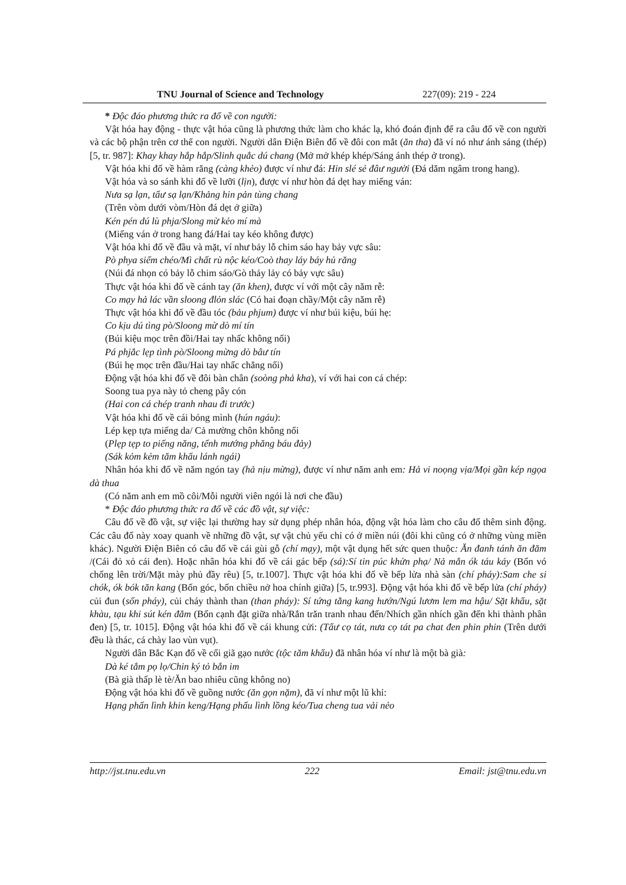TNU Journal of Science and Technology 227(09): 219 - 224
* Độc đáo phương thức ra đố về con người:
Vật hóa hay động - thực vật hóa cũng là phương thức làm cho khác lạ, khó đoán định để ra câu đố về con người và các bộ phận trên cơ thể con người. Người dân Điện Biên đố về đôi con mắt (ăn tha) đã ví nó như ánh sáng (thép) [5, tr. 987]: Khay khay hắp hắp/Slinh quắc dú chang (Mở mở khép khép/Sáng ánh thép ở trong).
Vật hóa khi đố về hàm răng (càng khẻo) được ví như đá: Hin slé sẻ đâư người (Đá dăm ngâm trong hang).
Vật hóa và so sánh khi đố về lưỡi (lịn), được ví như hòn đá dẹt hay miếng ván:
Nưa sạ lạn, tẩư sạ lạn/Khảng hin pản tùng chang
(Trên vòm dưới vòm/Hòn đá dẹt ở giữa)
Kén pén dú lù phja/Slong mừ kẻo mí mà
(Miếng ván ở trong hang đá/Hai tay kéo không được)
Vật hóa khi đố về đầu và mặt, ví như bảy lỗ chim sáo hay bảy vực sâu:
Pò phya siểm chéo/Mì chất rù nộc kéo/Coò thay láy báy hủ răng
(Núi đá nhọn có bảy lỗ chim sáo/Gò thảy lảy có bảy vực sâu)
Thực vật hóa khi đố về cánh tay (ăn khen), được ví với một cây năm rễ:
Co mạy hả lác vần sloong đlỏn slác (Có hai đoạn chầy/Một cây năm rễ)
Thực vật hóa khi đố về đầu tóc (bảu phjum) được ví như búi kiệu, búi hẹ:
Co kịu dú tìng pò/Sloong mừ dò mí tín
(Búi kiệu mọc trên đồi/Hai tay nhấc không nổi)
Pá phjắc lẹp tình pò/Sloong mừng dò bâư tín
(Búi hẹ mọc trên đầu/Hai tay nhấc chẳng nổi)
Động vật hóa khi đố về đôi bàn chân (soòng phả kha), ví với hai con cá chép:
Soong tua pya này tỏ cheng pây cón
(Hai con cá chép tranh nhau đi trước)
Vật hóa khi đố về cái bóng mình (hún ngáu):
Lép kẹp tựa miếng da/ Cả mường chôn không nổi
(Plẹp tẹp to piếng năng, tểnh mướng phăng báu đảy)
(Sák kỏm kẻm tăm khẩu lánh ngái)
Nhân hóa khi đố về năm ngón tay (hả nịu mừng), được ví như năm anh em: Hả vi noọng vịa/Mọi gần kép ngọa dà thua
(Có năm anh em mồ côi/Mỗi người viên ngói là nơi che đầu)
* Độc đáo phương thức ra đố về các đồ vật, sự việc:
Câu đố về đồ vật, sự việc lại thường hay sử dụng phép nhân hóa, động vật hóa làm cho câu đố thêm sinh động. Các câu đố này xoay quanh về những đồ vật, sự vật chủ yếu chỉ có ở miền núi (đôi khi cũng có ở những vùng miền khác). Người Điện Biên có câu đố về cái gùi gỗ (chí mạy), một vật dụng hết sức quen thuộc: Ăn đanh tánh ăn đăm /(Cái đỏ xỏ cái đen). Hoặc nhân hóa khi đố về cái gác bếp (sá):Sí tin púc khửn phạ/ Nả mắn ók táu káy (Bốn vó chống lên trời/Mặt mày phủ đầy rêu) [5, tr.1007]. Thực vật hóa khi đố về bếp lửa nhà sàn (chí pháy):Sam che si chók, ók bók tăn kang (Bốn góc, bốn chiều nở hoa chính giữa) [5, tr.993]. Động vật hóa khi đố về bếp lửa (chí pháy) củi đun (sốn pháy), củi cháy thành than (than pháy): Sí tứng tằng kang hướn/Ngú lươm lem ma hậu/ Sặt khẩu, sặt khàu, tạu khi sút kén đăm (Bốn cạnh đặt giữa nhà/Rắn trăn tranh nhau đến/Nhích gần nhích gần đến khi thành phân đen) [5, tr. 1015]. Động vật hóa khi đố về cái khung cửi: (Tẩư cọ tát, nưa cọ tát pa chat đen phin phin (Trên dưới đều là thác, cá chày lao vùn vụt).
Người dân Bắc Kạn đố về cối giã gạo nước (tộc tăm khẩu) đã nhân hóa ví như là một bà già:
Dà ké tắm pọ lọ/Chin ký tỏ bắn im
(Bà già thấp lè tè/Ăn bao nhiêu cũng không no)
Động vật hóa khi đố về guồng nước (ăn gọn nặm), đã ví như một lũ khỉ:
Hạng phấn lình khin keng/Hạng phấu lình lồng kéo/Tua cheng tua vải nẻo
http://jst.tnu.edu.vn 222 Email: jst@tnu.edu.vn